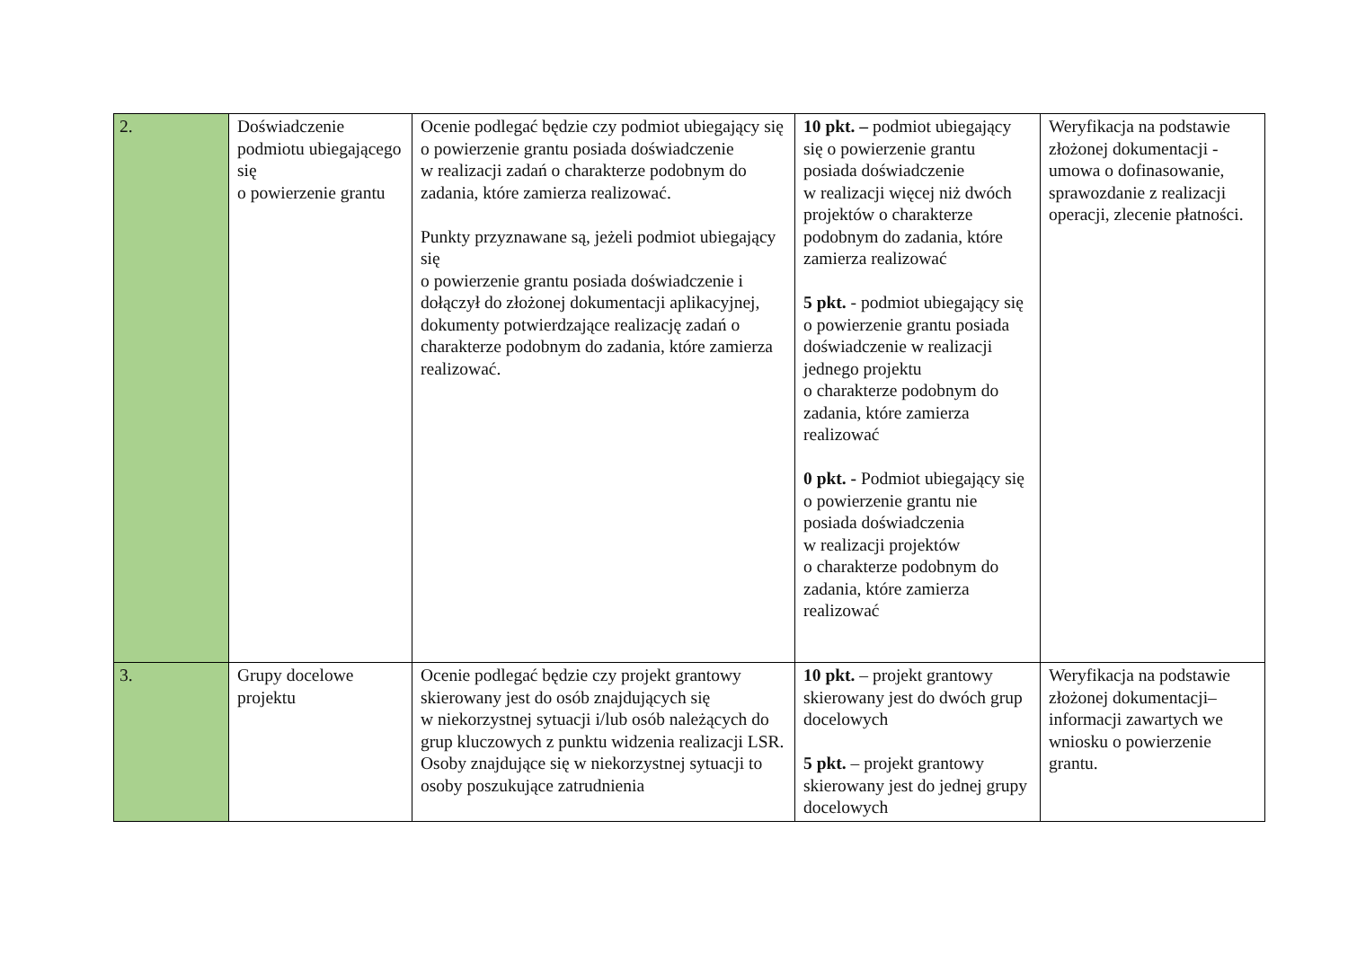| 2. | Doświadczenie podmiotu ubiegającego się o powierzenie grantu | Ocenie podlegać będzie czy podmiot ubiegający się o powierzenie grantu posiada doświadczenie w realizacji zadań o charakterze podobnym do zadania, które zamierza realizować. Punkty przyznawane są, jeżeli podmiot ubiegający się o powierzenie grantu posiada doświadczenie i dołączył do złożonej dokumentacji aplikacyjnej, dokumenty potwierdzające realizację zadań o charakterze podobnym do zadania, które zamierza realizować. | 10 pkt. – podmiot ubiegający się o powierzenie grantu posiada doświadczenie w realizacji więcej niż dwóch projektów o charakterze podobnym do zadania, które zamierza realizować 5 pkt. - podmiot ubiegający się o powierzenie grantu posiada doświadczenie w realizacji jednego projektu o charakterze podobnym do zadania, które zamierza realizować 0 pkt. - Podmiot ubiegający się o powierzenie grantu nie posiada doświadczenia w realizacji projektów o charakterze podobnym do zadania, które zamierza realizować | Weryfikacja na podstawie złożonej dokumentacji - umowa o dofinasowanie, sprawozdanie z realizacji operacji, zlecenie płatności. |
| 3. | Grupy docelowe projektu | Ocenie podlegać będzie czy projekt grantowy skierowany jest do osób znajdujących się w niekorzystnej sytuacji i/lub osób należących do grup kluczowych z punktu widzenia realizacji LSR. Osoby znajdujące się w niekorzystnej sytuacji to osoby poszukujące zatrudnienia | 10 pkt. – projekt grantowy skierowany jest do dwóch grup docelowych 5 pkt. – projekt grantowy skierowany jest do jednej grupy docelowych | Weryfikacja na podstawie złożonej dokumentacji– informacji zawartych we wniosku o powierzenie grantu. |